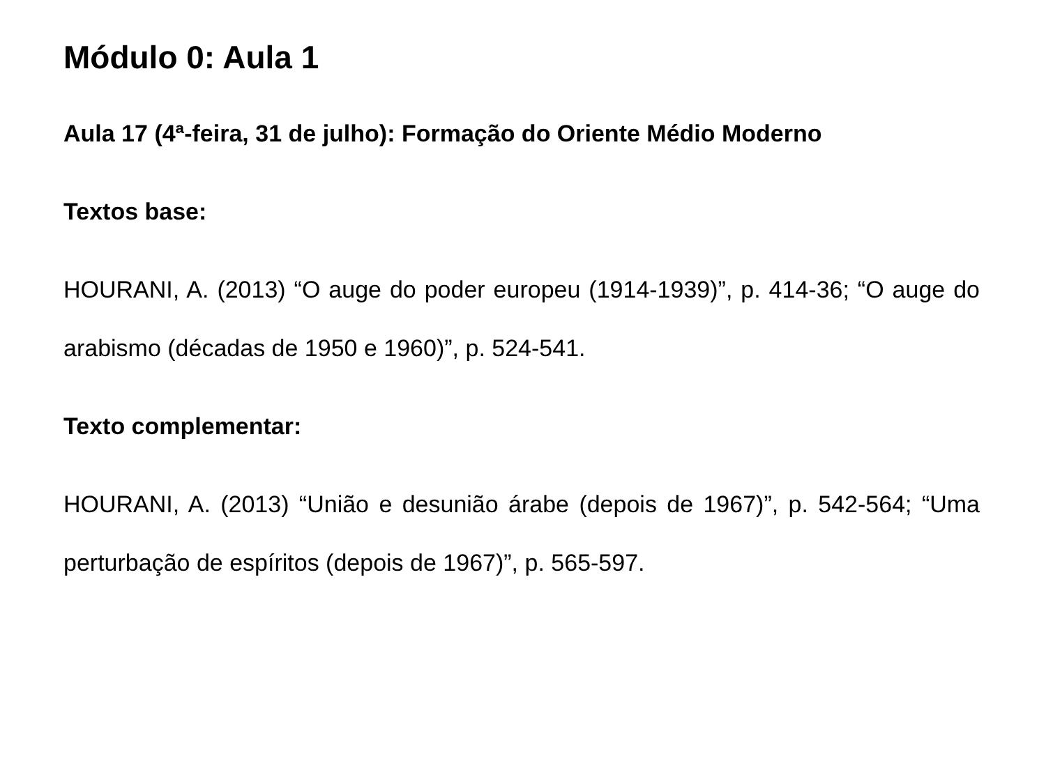Módulo 0: Aula 1
Aula 17 (4ª-feira, 31 de julho): Formação do Oriente Médio Moderno
Textos base:
HOURANI, A. (2013) “O auge do poder europeu (1914-1939)”, p. 414-36; “O auge do arabismo (décadas de 1950 e 1960)”, p. 524-541.
Texto complementar:
HOURANI, A. (2013) “União e desunião árabe (depois de 1967)”, p. 542-564; “Uma perturbação de espíritos (depois de 1967)”, p. 565-597.